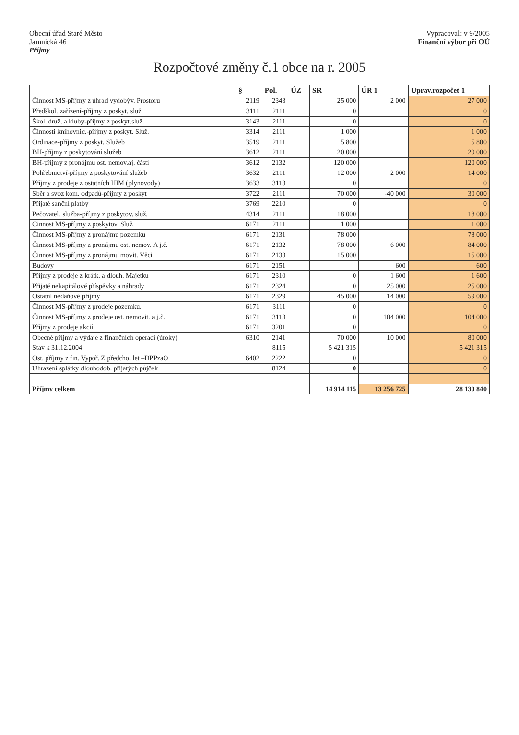Obecní úřad Staré Město
Jamnická 46
Příjmy
Vypracoval: v 9/2005
Finanční výbor při OÚ
Rozpočtové změny č.1 obce na r. 2005
| | § | Pol. | ÚZ | SR | ÚR 1 | Uprav.rozpočet 1 |
| --- | --- | --- | --- | --- | --- | --- |
| Činnost MS-příjmy z úhrad vydobýv. Prostoru | 2119 | 2343 | | 25 000 | 2 000 | 27 000 |
| Předškol. zařízení-příjmy z poskyt. služ. | 3111 | 2111 | | 0 | | 0 |
| Škol. druž. a kluby-příjmy z poskyt.služ. | 3143 | 2111 | | 0 | | 0 |
| Činnosti knihovnic.-příjmy z poskyt. Služ. | 3314 | 2111 | | 1 000 | | 1 000 |
| Ordinace-příjmy z poskyt. Služeb | 3519 | 2111 | | 5 800 | | 5 800 |
| BH-příjmy z poskytování služeb | 3612 | 2111 | | 20 000 | | 20 000 |
| BH-příjmy z pronájmu ost. nemov.aj. částí | 3612 | 2132 | | 120 000 | | 120 000 |
| Pohřebnictví-příjmy z poskytování služeb | 3632 | 2111 | | 12 000 | 2 000 | 14 000 |
| Příjmy z prodeje z ostatních HIM (plynovody) | 3633 | 3113 | | 0 | | 0 |
| Sběr a svoz kom. odpadů-příjmy z poskyt | 3722 | 2111 | | 70 000 | -40 000 | 30 000 |
| Přijaté sanční platby | 3769 | 2210 | | 0 | | 0 |
| Pečovatel. služba-příjmy z poskytov. služ. | 4314 | 2111 | | 18 000 | | 18 000 |
| Činnost MS-příjmy z poskytov. Služ | 6171 | 2111 | | 1 000 | | 1 000 |
| Činnost MS-příjmy z pronájmu pozemku | 6171 | 2131 | | 78 000 | | 78 000 |
| Činnost MS-příjmy z pronájmu ost. nemov. A j.č. | 6171 | 2132 | | 78 000 | 6 000 | 84 000 |
| Činnost MS-příjmy z pronájmu movit. Věci | 6171 | 2133 | | 15 000 | | 15 000 |
| Budovy | 6171 | 2151 | | | 600 | 600 |
| Příjmy z prodeje z krátk. a dlouh. Majetku | 6171 | 2310 | | 0 | 1 600 | 1 600 |
| Přijaté nekapitálové příspěvky a náhrady | 6171 | 2324 | | 0 | 25 000 | 25 000 |
| Ostatní nedaňové příjmy | 6171 | 2329 | | 45 000 | 14 000 | 59 000 |
| Činnost MS-příjmy z prodeje pozemku. | 6171 | 3111 | | 0 | | 0 |
| Činnost MS-příjmy z prodeje ost. nemovit. a j.č. | 6171 | 3113 | | 0 | 104 000 | 104 000 |
| Příjmy z prodeje akcií | 6171 | 3201 | | 0 | | 0 |
| Obecné příjmy a výdaje z finančních operací (úroky) | 6310 | 2141 | | 70 000 | 10 000 | 80 000 |
| Stav k 31.12.2004 | | 8115 | | 5 421 315 | | 5 421 315 |
| Ost. příjmy z fin. Vypoř. Z předcho. let –DPPzaO | 6402 | 2222 | | 0 | | 0 |
| Uhrazení splátky dlouhodob. přijatých půjček | | 8124 | | 0 | | 0 |
| Příjmy celkem | | | | 14 914 115 | 13 256 725 | 28 130 840 |